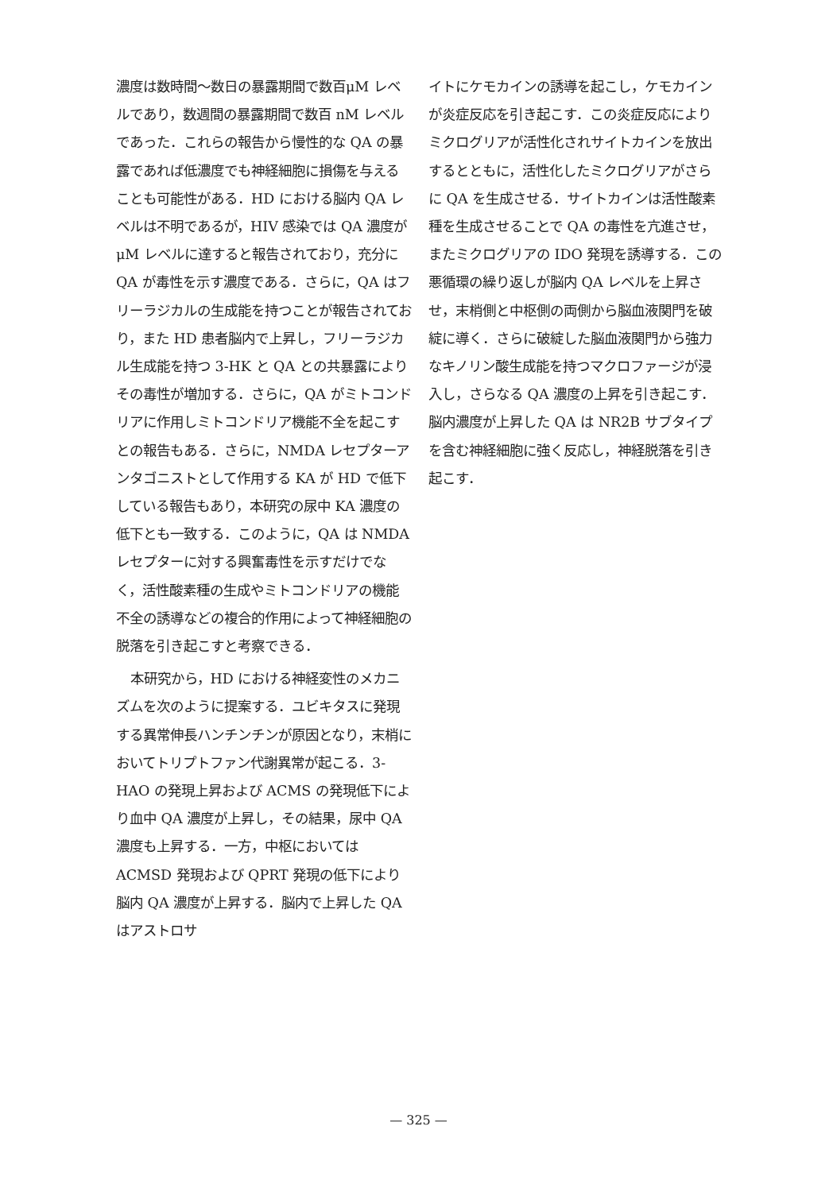濃度は数時間～数日の暴露期間で数百μM レベルであり，数週間の暴露期間で数百 nM レベルであった．これらの報告から慢性的な QA の暴露であれば低濃度でも神経細胞に損傷を与えることも可能性がある．HD における脳内 QA レベルは不明であるが，HIV 感染では QA 濃度がμM レベルに達すると報告されており，充分に QA が毒性を示す濃度である．さらに，QA はフリーラジカルの生成能を持つことが報告されており，また HD 患者脳内で上昇し，フリーラジカル生成能を持つ 3-HK と QA との共暴露によりその毒性が増加する．さらに，QA がミトコンドリアに作用しミトコンドリア機能不全を起こすとの報告もある．さらに，NMDA レセプターアンタゴニストとして作用する KA が HD で低下している報告もあり，本研究の尿中 KA 濃度の低下とも一致する．このように，QA は NMDA レセプターに対する興奮毒性を示すだけでなく，活性酸素種の生成やミトコンドリアの機能不全の誘導などの複合的作用によって神経細胞の脱落を引き起こすと考察できる．
本研究から，HD における神経変性のメカニズムを次のように提案する．ユビキタスに発現する異常伸長ハンチンチンが原因となり，末梢においてトリプトファン代謝異常が起こる．3-HAO の発現上昇および ACMS の発現低下により血中 QA 濃度が上昇し，その結果，尿中 QA 濃度も上昇する．一方，中枢においては ACMSD 発現および QPRT 発現の低下により脳内 QA 濃度が上昇する．脳内で上昇した QA はアストロサ
イトにケモカインの誘導を起こし，ケモカインが炎症反応を引き起こす．この炎症反応によりミクログリアが活性化されサイトカインを放出するとともに，活性化したミクログリアがさらに QA を生成させる．サイトカインは活性酸素種を生成させることで QA の毒性を亢進させ，またミクログリアの IDO 発現を誘導する．この悪循環の繰り返しが脳内 QA レベルを上昇させ，末梢側と中枢側の両側から脳血液関門を破綻に導く．さらに破綻した脳血液関門から強力なキノリン酸生成能を持つマクロファージが浸入し，さらなる QA 濃度の上昇を引き起こす．脳内濃度が上昇した QA は NR2B サブタイプを含む神経細胞に強く反応し，神経脱落を引き起こす．
— 325 —